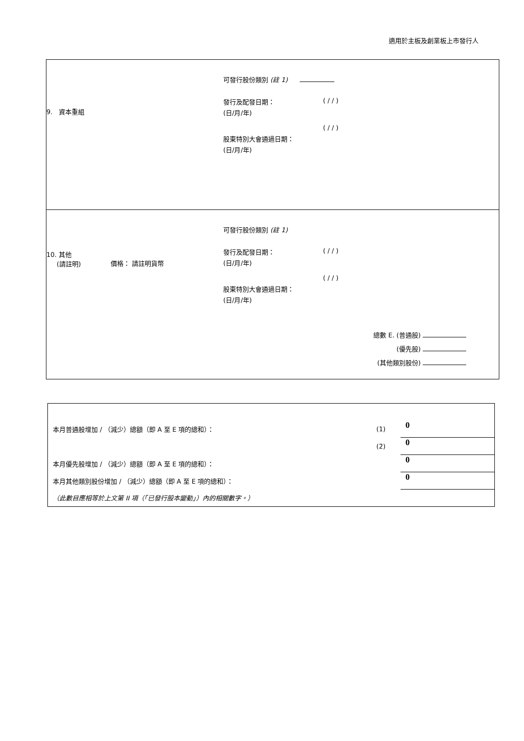適用於主板及創業板上市發行人
9. 資本重組
可發行股份類別 (註 1)
發行及配發日期：
(日/月/年)
( / / )
( / / )
股東特別大會通過日期：
(日/月/年)
可發行股份類別 (註 1)
10. 其他
(請註明)
價格： 請註明貨幣
發行及配發日期：
(日/月/年)
( / / )
( / / )
股東特別大會通過日期：
(日/月/年)
總數 E. (普通股)
(優先股)
(其他類別股份)
| 本月普通股增加 / （減少）總額（即 A 至 E 項的總和）： | (1) | 0 |
| | (2) | 0 |
| 本月優先股增加 / （減少）總額（即 A 至 E 項的總和）： | | 0 |
| 本月其他類別股份增加 / （減少）總額（即 A 至 E 項的總和）： | | 0 |
| （此數目應相等於上文第 II 項（「已發行股本變動」）內的相關數字。） | | |